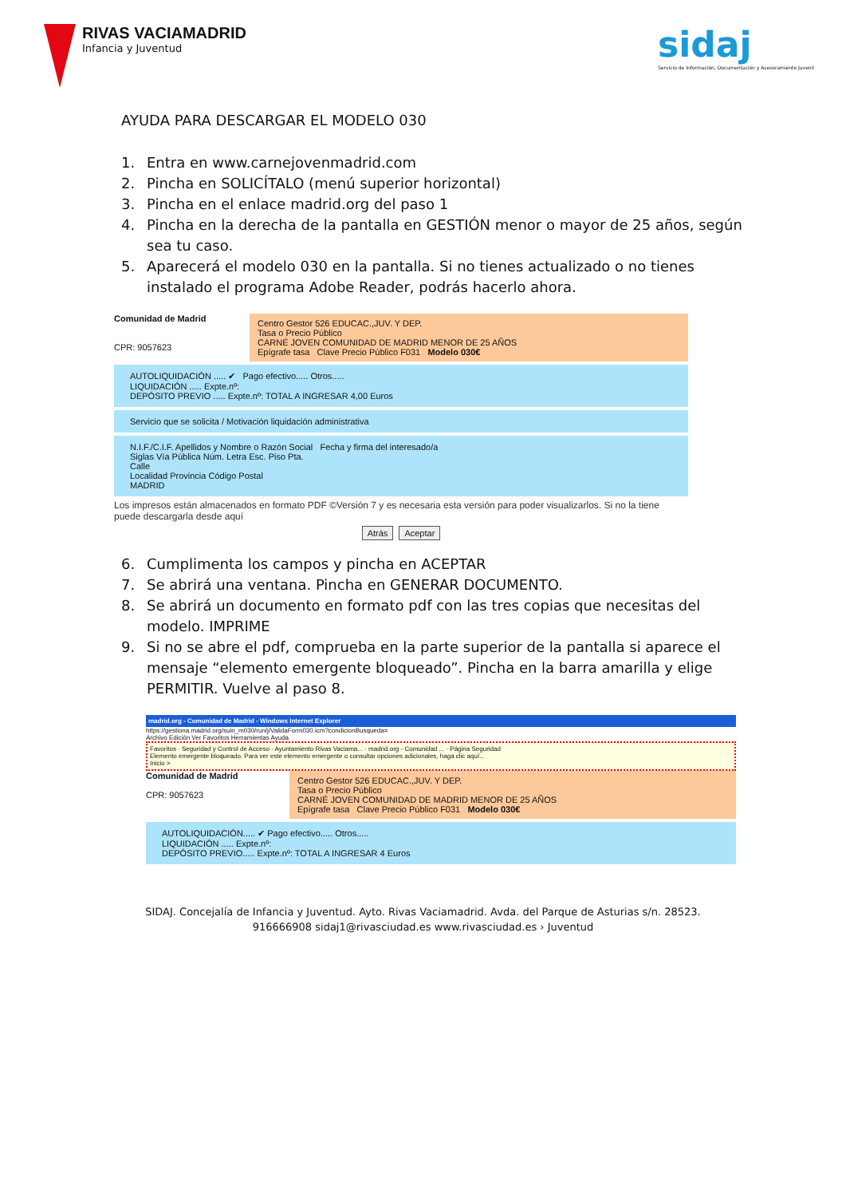RIVAS VACIAMADRID
Infancia y Juventud
sidaj
Servicio de Información, Documentación y Asesoramiento Juvenil
AYUDA PARA DESCARGAR EL MODELO 030
1. Entra en www.carnejovenmadrid.com
2. Pincha en SOLICÍTALO (menú superior horizontal)
3. Pincha en el enlace madrid.org del paso 1
4. Pincha en la derecha de la pantalla en GESTIÓN menor o mayor de 25 años, según sea tu caso.
5. Aparecerá el modelo 030 en la pantalla. Si no tienes actualizado o no tienes instalado el programa Adobe Reader, podrás hacerlo ahora.
Comunidad de Madrid
CPR: 9057623
Centro Gestor 526 EDUCAC.,JUV. Y DEP.
Tasa o Precio Público
CARNÉ JOVEN COMUNIDAD DE MADRID MENOR DE 25 AÑOS
Epígrafe tasa Clave Precio Público F031 Modelo 030€
AUTOLIQUIDACIÓN ..... ✔ Pago efectivo..... Otros.....
LIQUIDACIÓN ..... Expte.nº:
DEPÓSITO PREVIO ..... Expte.nº: TOTAL A INGRESAR 4,00 Euros
Servicio que se solicita / Motivación liquidación administrativa
N.I.F./C.I.F. Apellidos y Nombre o Razón Social Fecha y firma del interesado/a
Siglas Vía Pública Núm. Letra Esc. Piso Pta.
Calle
Localidad Provincia Código Postal
MADRID
Los impresos están almacenados en formato PDF ©Versión 7 y es necesaria esta versión para poder visualizarlos. Si no la tiene puede descargarla desde aquí
Atrás Aceptar
6. Cumplimenta los campos y pincha en ACEPTAR
7. Se abrirá una ventana. Pincha en GENERAR DOCUMENTO.
8. Se abrirá un documento en formato pdf con las tres copias que necesitas del modelo. IMPRIME
9. Si no se abre el pdf, comprueba en la parte superior de la pantalla si aparece el mensaje “elemento emergente bloqueado”. Pincha en la barra amarilla y elige PERMITIR. Vuelve al paso 8.
madrid.org - Comunidad de Madrid - Windows Internet Explorer
https://gestiona.madrid.org/suin_m030/run/j/ValidaForm030.icm?condicionBusqueda=
Archivo Edición Ver Favoritos Herramientas Ayuda
Favoritos · Seguridad y Control de Acceso · Ayuntamiento Rivas Vaciama... · madrid.org - Comunidad ... · Página Seguridad
Elemento emergente bloqueado. Para ver este elemento emergente o consultar opciones adicionales, haga clic aquí...
Inicio >
Comunidad de Madrid
CPR: 9057623
Centro Gestor 526 EDUCAC.,JUV. Y DEP.
Tasa o Precio Público
CARNÉ JOVEN COMUNIDAD DE MADRID MENOR DE 25 AÑOS
Epígrafe tasa Clave Precio Público F031 Modelo 030€
AUTOLIQUIDACIÓN..... ✔ Pago efectivo..... Otros.....
LIQUIDACIÓN ..... Expte.nº:
DEPÓSITO PREVIO..... Expte.nº: TOTAL A INGRESAR 4 Euros
SIDAJ. Concejalía de Infancia y Juventud. Ayto. Rivas Vaciamadrid. Avda. del Parque de Asturias s/n. 28523.
916666908 sidaj1@rivasciudad.es www.rivasciudad.es › Juventud